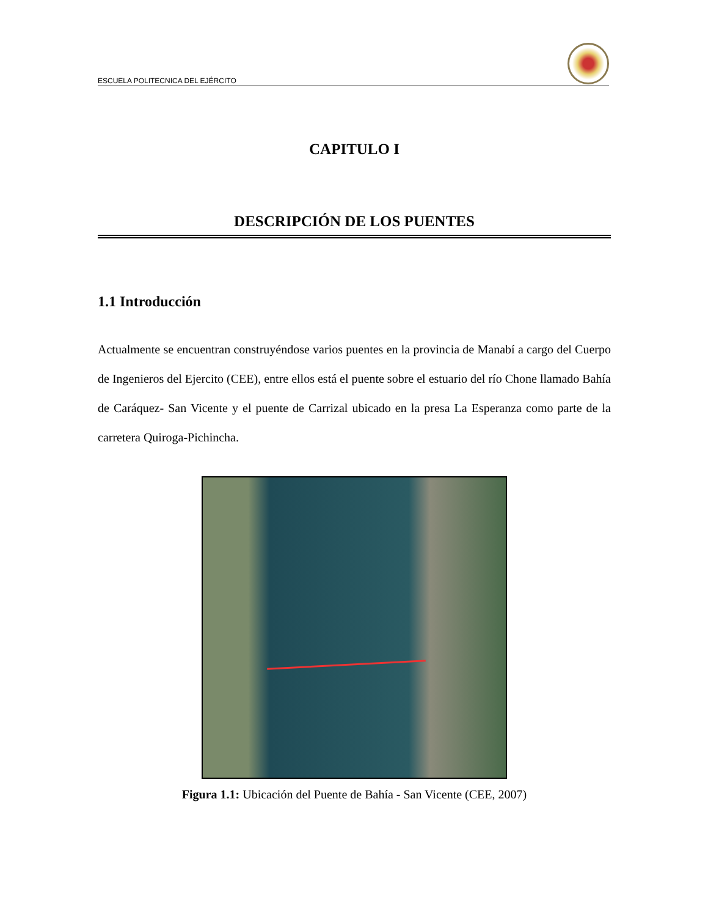ESCUELA POLITECNICA DEL EJÉRCITO
CAPITULO I
DESCRIPCIÓN DE LOS PUENTES
1.1 Introducción
Actualmente se encuentran construyéndose varios puentes en la provincia de Manabí a cargo del Cuerpo de Ingenieros del Ejercito (CEE), entre ellos está el puente sobre el estuario del río Chone llamado Bahía de Caráquez- San Vicente y el puente de Carrizal ubicado en la presa La Esperanza como parte de la carretera Quiroga-Pichincha.
Figura 1.1: Ubicación del Puente de Bahía - San Vicente (CEE, 2007)